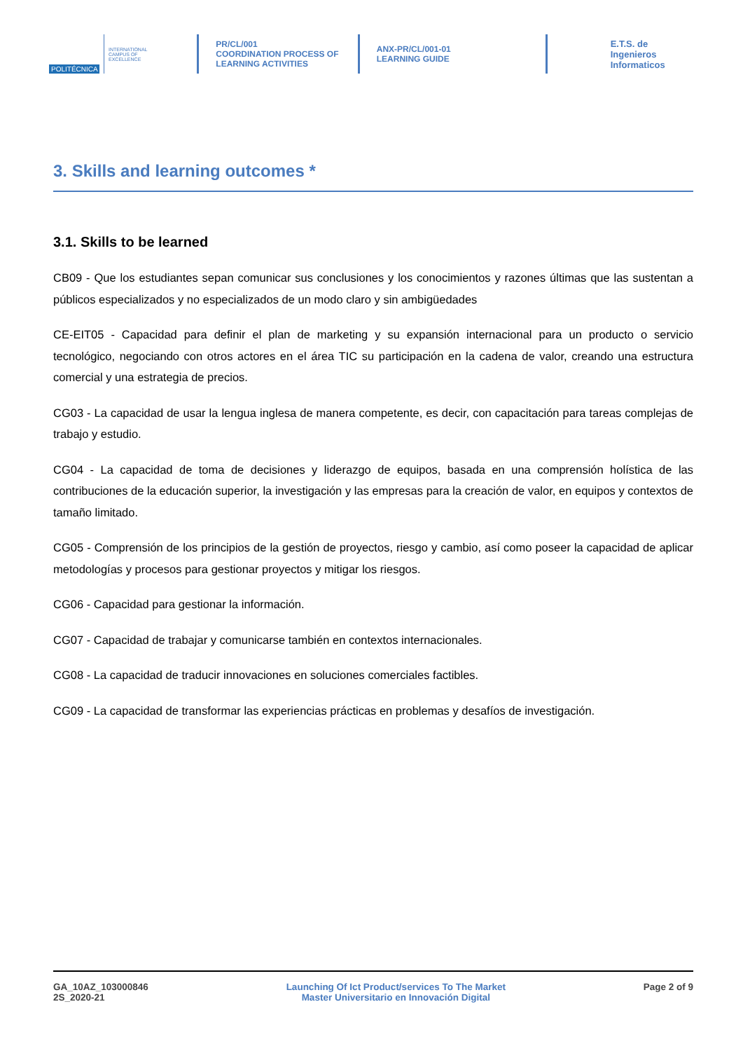POLITÉCNICA
INTERNATIONAL
CAMPUS OF
EXCELLENCE
PR/CL/001
COORDINATION PROCESS OF
LEARNING ACTIVITIES
ANX-PR/CL/001-01
LEARNING GUIDE
E.T.S. de Ingenieros
Informaticos
3. Skills and learning outcomes *
3.1. Skills to be learned
CB09 - Que los estudiantes sepan comunicar sus conclusiones y los conocimientos y razones últimas que las sustentan a públicos especializados y no especializados de un modo claro y sin ambigüedades
CE-EIT05 - Capacidad para definir el plan de marketing y su expansión internacional para un producto o servicio tecnológico, negociando con otros actores en el área TIC su participación en la cadena de valor, creando una estructura comercial y una estrategia de precios.
CG03 - La capacidad de usar la lengua inglesa de manera competente, es decir, con capacitación para tareas complejas de trabajo y estudio.
CG04 - La capacidad de toma de decisiones y liderazgo de equipos, basada en una comprensión holística de las contribuciones de la educación superior, la investigación y las empresas para la creación de valor, en equipos y contextos de tamaño limitado.
CG05 - Comprensión de los principios de la gestión de proyectos, riesgo y cambio, así como poseer la capacidad de aplicar metodologías y procesos para gestionar proyectos y mitigar los riesgos.
CG06 - Capacidad para gestionar la información.
CG07 - Capacidad de trabajar y comunicarse también en contextos internacionales.
CG08 - La capacidad de traducir innovaciones en soluciones comerciales factibles.
CG09 - La capacidad de transformar las experiencias prácticas en problemas y desafíos de investigación.
GA_10AZ_103000846
2S_2020-21
Launching Of Ict Product/services To The Market
Master Universitario en Innovación Digital
Page 2 of 9